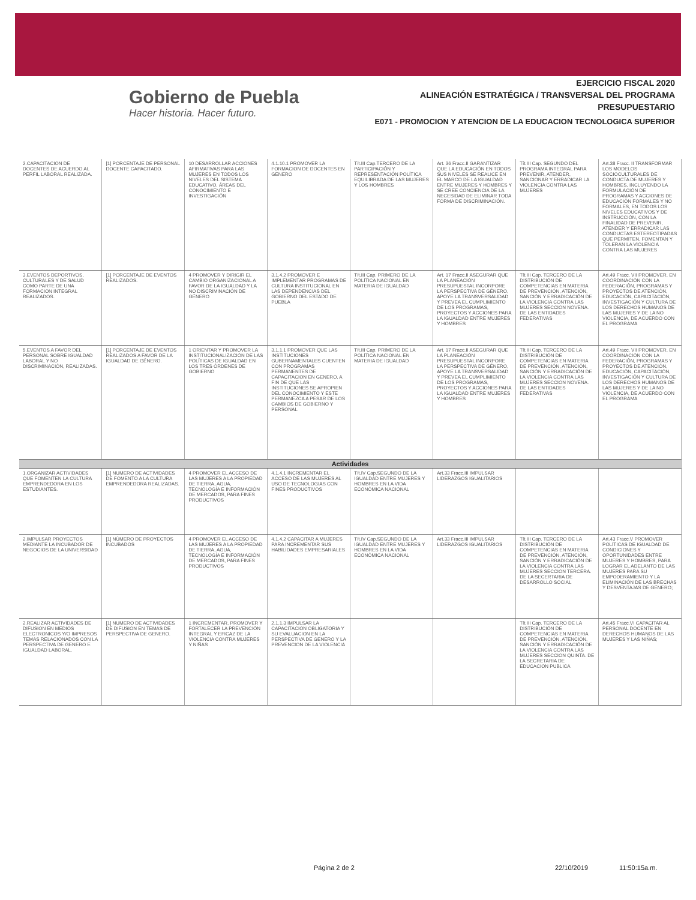Gobierno de Puebla
Hacer historia. Hacer futuro.
EJERCICIO FISCAL 2020
ALINEACIÓN ESTRATÉGICA / TRANSVERSAL DEL PROGRAMA
PRESUPUESTARIO
E071 - PROMOCION Y ATENCION DE LA EDUCACION TECNOLOGICA SUPERIOR
| 2.CAPACITACION DE DOCENTES DE ACUERDO AL PERFIL LABORAL REALIZADA. | [1] PORCENTAJE DE PERSONAL DOCENTE CAPACITADO. | 10 DESARROLLAR ACCIONES AFIRMATIVAS PARA LAS MUJERES EN TODOS LOS NIVELES DEL SISTEMA EDUCATIVO, ÁREAS DEL CONOCIMIENTO E INVESTIGACIÓN | 4.1.10.1 PROMOVER LA FORMACION DE DOCENTES EN GENERO | Tít.III Cap.TERCERO DE LA PARTICIPACIÓN Y REPRESENTACIÓN POLÍTICA EQUILIBRADA DE LAS MUJERES Y LOS HOMBRES | Art. 36 Fracc.II GARANTIZAR QUE LA EDUCACIÓN EN TODOS SUS NIVELES SE REALICE EN EL MARCO DE LA IGUALDAD ENTRE MUJERES Y HOMBRES Y SE CREE CONCIENCIA DE LA NECESIDAD DE ELIMINAR TODA FORMA DE DISCRIMINACIÓN. | Tít.III Cap. SEGUNDO DEL PROGRAMA INTEGRAL PARA PREVENIR, ATENDER, SANCIONAR Y ERRADICAR LA VIOLENCIA CONTRA LAS MUJERES | Art.38 Fracc. II TRANSFORMAR LOS MODELOS SOCIOCULTURALES DE CONDUCTA DE MUJERES Y HOMBRES, INCLUYENDO LA FORMULACIÓN DE PROGRAMAS Y ACCIONES DE EDUCACIÓN FORMALES Y NO FORMALES, EN TODOS LOS NIVELES EDUCATIVOS Y DE INSTRUCCIÓN, CON LA FINALIDAD DE PREVENIR, ATENDER Y ERRADICAR LAS CONDUCTAS ESTEREOTIPADAS QUE PERMITEN, FOMENTAN Y TOLERAN LA VIOLENCIA CONTRA LAS MUJERES |
| 3.EVENTOS DEPORTIVOS, CULTURALES Y DE SALUD COMO PARTE DE UNA FORMACION INTEGRAL REALIZADOS. | [1] PORCENTAJE DE EVENTOS REALIZADOS. | 4 PROMOVER Y DIRIGIR EL CAMBIO ORGANIZACIONAL A FAVOR DE LA IGUALDAD Y LA NO DISCRIMINACIÓN DE GÉNERO | 3.1.4.2 PROMOVER E IMPLEMENTAR PROGRAMAS DE CULTURA INSTITUCIONAL EN LAS DEPENDENCIAS DEL GOBIERNO DEL ESTADO DE PUEBLA | Tít.III Cap. PRIMERO DE LA POLÍTICA NACIONAL EN MATERIA DE IGUALDAD | Art. 17 Fracc.II ASEGURAR QUE LA PLANEACIÓN PRESUPUESTAL INCORPORE LA PERSPECTIVA DE GÉNERO, APOYE LA TRANSVERSALIDAD Y PREVEA EL CUMPLIMIENTO DE LOS PROGRAMAS, PROYECTOS Y ACCIONES PARA LA IGUALDAD ENTRE MUJERES Y HOMBRES | Tít.III Cap. TERCERO DE LA DISTRIBUCIÓN DE COMPETENCIAS EN MATERIA DE PREVENCIÓN, ATENCIÓN, SANCIÓN Y ERRADICACIÓN DE LA VIOLENCIA CONTRA LAS MUJERES SECCION NOVENA. DE LAS ENTIDADES FEDERATIVAS | Art.49 Fracc. VII PROMOVER, EN COORDINACIÓN CON LA FEDERACIÓN, PROGRAMAS Y PROYECTOS DE ATENCIÓN, EDUCACIÓN, CAPACITACIÓN, INVESTIGACIÓN Y CULTURA DE LOS DERECHOS HUMANOS DE LAS MUJERES Y DE LA NO VIOLENCIA, DE ACUERDO CON EL PROGRAMA |
| 5.EVENTOS A FAVOR DEL PERSONAL SOBRE IGUALDAD LABORAL Y NO DISCRIMINACIÓN, REALIZADAS. | [1] PORCENTAJE DE EVENTOS REALIZADOS A FAVOR DE LA IGUALDAD DE GÉNERO. | 1 ORIENTAR Y PROMOVER LA INSTITUCIONALIZACIÓN DE LAS POLÍTICAS DE IGUALDAD EN LOS TRES ÓRDENES DE GOBIERNO | 3.1.1.1 PROMOVER QUE LAS INSTITUCIONES GUBERNAMENTALES CUENTEN CON PROGRAMAS PERMANENTES DE CAPACITACION EN GENERO, A FIN DE QUE LAS INSTITUCIONES SE APROPIEN DEL CONOCIMIENTO Y ESTE PERMANEZCA A PESAR DE LOS CAMBIOS DE GOBIERNO Y PERSONAL | Tít.III Cap. PRIMERO DE LA POLÍTICA NACIONAL EN MATERIA DE IGUALDAD | Art. 17 Fracc.II ASEGURAR QUE LA PLANEACIÓN PRESUPUESTAL INCORPORE LA PERSPECTIVA DE GÉNERO, APOYE LA TRANSVERSALIDAD Y PREVEA EL CUMPLIMIENTO DE LOS PROGRAMAS, PROYECTOS Y ACCIONES PARA LA IGUALDAD ENTRE MUJERES Y HOMBRES | Tít.III Cap. TERCERO DE LA DISTRIBUCIÓN DE COMPETENCIAS EN MATERIA DE PREVENCIÓN, ATENCIÓN, SANCIÓN Y ERRADICACIÓN DE LA VIOLENCIA CONTRA LAS MUJERES SECCION NOVENA. DE LAS ENTIDADES FEDERATIVAS | Art.49 Fracc. VII PROMOVER, EN COORDINACIÓN CON LA FEDERACIÓN, PROGRAMAS Y PROYECTOS DE ATENCIÓN, EDUCACIÓN, CAPACITACIÓN, INVESTIGACIÓN Y CULTURA DE LOS DERECHOS HUMANOS DE LAS MUJERES Y DE LA NO VIOLENCIA, DE ACUERDO CON EL PROGRAMA |
| Actividades | | | | | | | |
| 1.ORGANIZAR ACTIVIDADES QUE FOMENTEN LA CULTURA EMPRENDEDORA EN LOS ESTUDIANTES. | [1] NUMERO DE ACTIVIDADES DE FOMENTO A LA CULTURA EMPRENDEDORA REALIZADAS. | 4 PROMOVER EL ACCESO DE LAS MUJERES A LA PROPIEDAD DE TIERRA, AGUA, TECNOLOGÍA E INFORMACIÓN DE MERCADOS, PARA FINES PRODUCTIVOS | 4.1.4.1 INCREMENTAR EL ACCESO DE LAS MUJERES AL USO DE TECNOLOGIAS CON FINES PRODUCTIVOS | Tít.IV Cap.SEGUNDO DE LA IGUALDAD ENTRE MUJERES Y HOMBRES EN LA VIDA ECONÓMICA NACIONAL | Art.33 Fracc.III IMPULSAR LIDERAZGOS IGUALITARIOS | | |
| 2.IMPULSAR PROYECTOS MEDIANTE LA INCUBADOR DE NEGOCIOS DE LA UNIVERSIDAD | [1] NÚMERO DE PROYECTOS INCUBADOS | 4 PROMOVER EL ACCESO DE LAS MUJERES A LA PROPIEDAD DE TIERRA, AGUA, TECNOLOGÍA E INFORMACIÓN DE MERCADOS, PARA FINES PRODUCTIVOS | 4.1.4.2 CAPACITAR A MUJERES PARA INCREMENTAR SUS HABILIDADES EMPRESARIALES | Tít.IV Cap.SEGUNDO DE LA IGUALDAD ENTRE MUJERES Y HOMBRES EN LA VIDA ECONÓMICA NACIONAL | Art.33 Fracc.III IMPULSAR LIDERAZGOS IGUALITARIOS | Tít.III Cap. TERCERO DE LA DISTRIBUCIÓN DE COMPETENCIAS EN MATERIA DE PREVENCIÓN, ATENCIÓN, SANCIÓN Y ERRADICACIÓN DE LA VIOLENCIA CONTRA LAS MUJERES SECCION TERCERA. DE LA SECERTARIA DE DESARROLLO SOCIAL | Art.43 Fracc.V PROMOVER POLÍTICAS DE IGUALDAD DE CONDICIONES Y OPORTUNIDADES ENTRE MUJERES Y HOMBRES, PARA LOGRAR EL ADELANTO DE LAS MUJERES PARA SU EMPODERAMIENTO Y LA ELIMINACIÓN DE LAS BRECHAS Y DESVENTAJAS DE GÉNERO; |
| 2.REALIZAR ACTIVIDADES DE DIFUSION EN MEDIOS ELECTRONICOS Y/O IMPRESOS TEMAS RELACIONADOS CON LA PERSPECTIVA DE GENERO E IGUALDAD LABORAL. | [1] NUMERO DE ACTIVIDADES DE DIFUSION EN TEMAS DE PERSPECTIVA DE GENERO. | 1 INCREMENTAR, PROMOVER Y FORTALECER LA PREVENCIÓN INTEGRAL Y EFICAZ DE LA VIOLENCIA CONTRA MUJERES Y NIÑAS | 2.1.1.3 IMPULSAR LA CAPACITACION OBLIGATORIA Y SU EVALUACION EN LA PERSPECTIVA DE GENERO Y LA PREVENCION DE LA VIOLENCIA | | | Tít.III Cap. TERCERO DE LA DISTRIBUCIÓN DE COMPETENCIAS EN MATERIA DE PREVENCIÓN, ATENCIÓN, SANCIÓN Y ERRADICACIÓN DE LA VIOLENCIA CONTRA LAS MUJERES SECCION QUINTA. DE LA SECRETARIA DE EDUCACION PUBLICA | Art.45 Fracc.VI CAPACITAR AL PERSONAL DOCENTE EN DERECHOS HUMANOS DE LAS MUJERES Y LAS NIÑAS; |
Página 2 de 2 22/10/2019 11:50:15a.m.